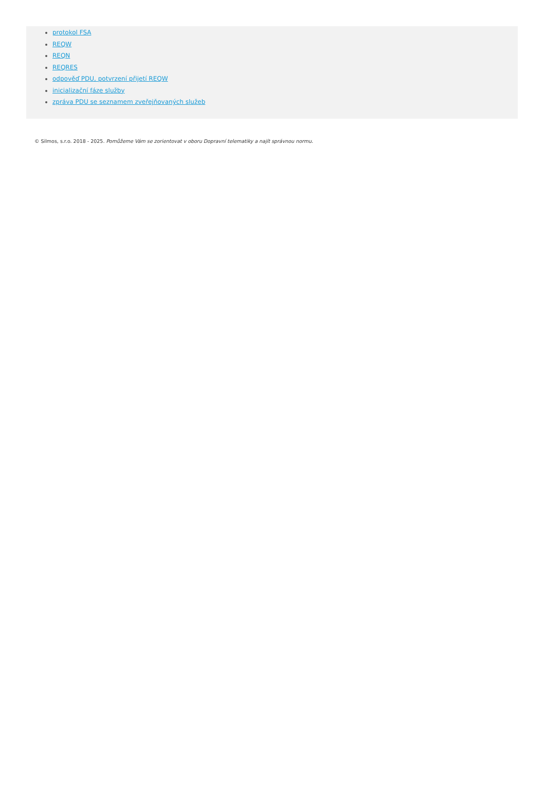protokol FSA
REQW
REQN
REQRES
odpověď PDU, potvrzení přijetí REQW
inicializační fáze služby
zpráva PDU se seznamem zveřejňovaných služeb
© Silmos, s.r.o. 2018 - 2025. Pomůžeme Vám se zorientovat v oboru Dopravní telematiky a najít správnou normu.